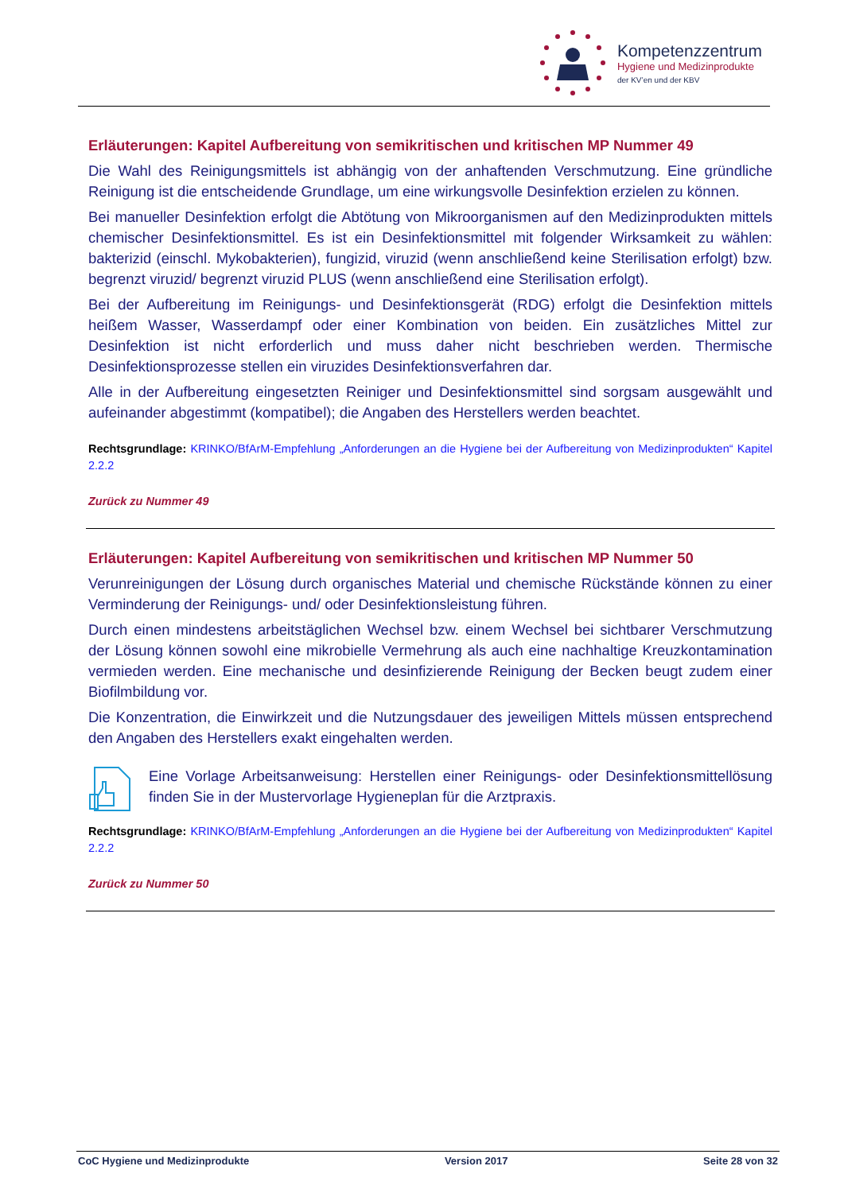Kompetenzzentrum
Hygiene und Medizinprodukte
der KV’en und der KBV
Erläuterungen: Kapitel Aufbereitung von semikritischen und kritischen MP Nummer 49
Die Wahl des Reinigungsmittels ist abhängig von der anhaftenden Verschmutzung. Eine gründliche Reinigung ist die entscheidende Grundlage, um eine wirkungsvolle Desinfektion erzielen zu können.
Bei manueller Desinfektion erfolgt die Abtötung von Mikroorganismen auf den Medizinprodukten mittels chemischer Desinfektionsmittel. Es ist ein Desinfektionsmittel mit folgender Wirksamkeit zu wählen: bakterizid (einschl. Mykobakterien), fungizid, viruzid (wenn anschließend keine Sterilisation erfolgt) bzw. begrenzt viruzid/ begrenzt viruzid PLUS (wenn anschließend eine Sterilisation erfolgt).
Bei der Aufbereitung im Reinigungs- und Desinfektionsgerät (RDG) erfolgt die Desinfektion mittels heißem Wasser, Wasserdampf oder einer Kombination von beiden. Ein zusätzliches Mittel zur Desinfektion ist nicht erforderlich und muss daher nicht beschrieben werden. Thermische Desinfektionsprozesse stellen ein viruzides Desinfektionsverfahren dar.
Alle in der Aufbereitung eingesetzten Reiniger und Desinfektionsmittel sind sorgsam ausgewählt und aufeinander abgestimmt (kompatibel); die Angaben des Herstellers werden beachtet.
Rechtsgrundlage: KRINKO/BfArM-Empfehlung „Anforderungen an die Hygiene bei der Aufbereitung von Medizinprodukten“ Kapitel 2.2.2
Zurück zu Nummer 49
Erläuterungen: Kapitel Aufbereitung von semikritischen und kritischen MP Nummer 50
Verunreinigungen der Lösung durch organisches Material und chemische Rückstände können zu einer Verminderung der Reinigungs- und/ oder Desinfektionsleistung führen.
Durch einen mindestens arbeitstäglichen Wechsel bzw. einem Wechsel bei sichtbarer Verschmutzung der Lösung können sowohl eine mikrobielle Vermehrung als auch eine nachhaltige Kreuzkontamination vermieden werden. Eine mechanische und desinfizierende Reinigung der Becken beugt zudem einer Biofilmbildung vor.
Die Konzentration, die Einwirkzeit und die Nutzungsdauer des jeweiligen Mittels müssen entsprechend den Angaben des Herstellers exakt eingehalten werden.
Eine Vorlage Arbeitsanweisung: Herstellen einer Reinigungs- oder Desinfektionsmittellösung finden Sie in der Mustervorlage Hygieneplan für die Arztpraxis.
Rechtsgrundlage: KRINKO/BfArM-Empfehlung „Anforderungen an die Hygiene bei der Aufbereitung von Medizinprodukten“ Kapitel 2.2.2
Zurück zu Nummer 50
CoC Hygiene und Medizinprodukte Version 2017 Seite 28 von 32